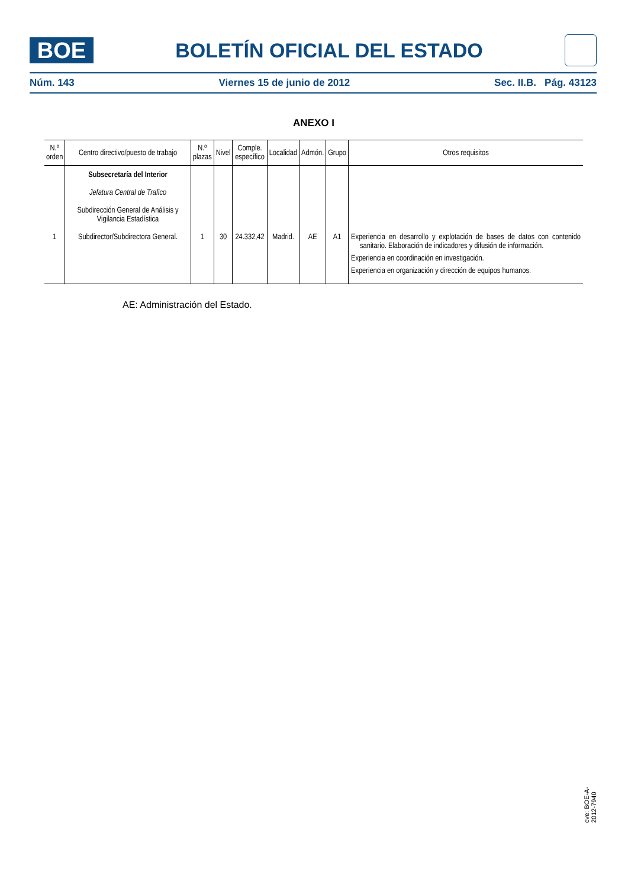BOE
BOLETÍN OFICIAL DEL ESTADO
Núm. 143 Viernes 15 de junio de 2012 Sec. II.B. Pág. 43123
ANEXO I
| N.º orden | Centro directivo/puesto de trabajo | N.º plazas | Nivel | Comple. específico | Localidad | Admón. | Grupo | Otros requisitos |
| --- | --- | --- | --- | --- | --- | --- | --- | --- |
| 1 | Subsecretaría del Interior Jefatura Central de Trafico Subdirección General de Análisis y Vigilancia Estadística Subdirector/Subdirectora General. | 1 | 30 | 24.332,42 | Madrid. | AE | A1 | Experiencia en desarrollo y explotación de bases de datos con contenido sanitario. Elaboración de indicadores y difusión de información. Experiencia en coordinación en investigación. Experiencia en organización y dirección de equipos humanos. |
AE: Administración del Estado.
cve: BOE-A-2012-7940